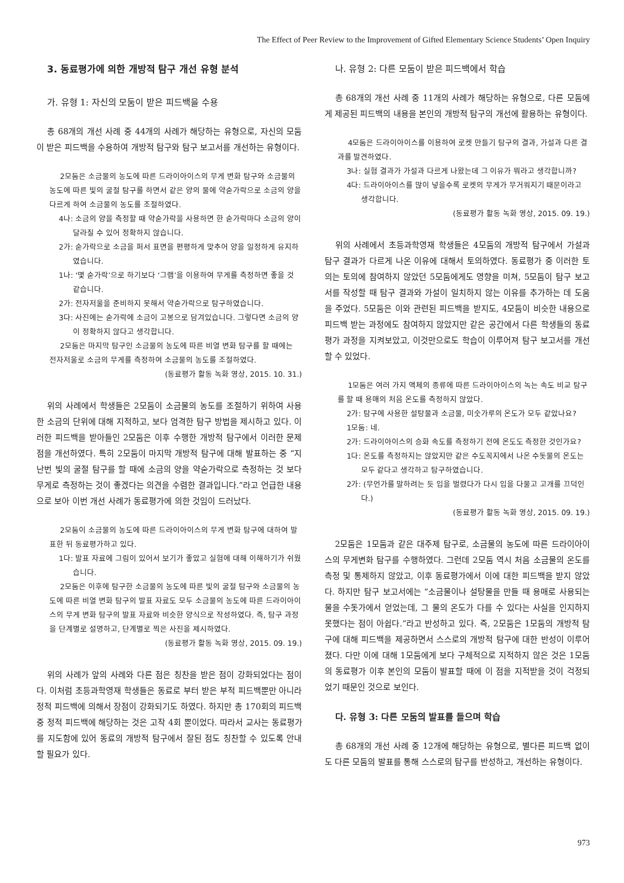The Effect of Peer Review to the Improvement of Gifted Elementary Science Students’ Open Inquiry
3. 동료평가에 의한 개방적 탐구 개선 유형 분석
가. 유형 1: 자신의 모둠이 받은 피드백을 수용
총 68개의 개선 사례 중 44개의 사례가 해당하는 유형으로, 자신의 모둠이 받은 피드백을 수용하여 개방적 탐구와 탐구 보고서를 개선하는 유형이다.
2모둠은 소금물의 농도에 따른 드라이아이스의 무게 변화 탐구와 소금물의 농도에 따른 빛의 굴절 탐구를 하면서 같은 양의 물에 약숟가락으로 소금의 양을 다르게 하여 소금물의 농도를 조절하였다.
4나: 소금의 양을 측정할 때 약숟가락을 사용하면 한 숟가락마다 소금의 양이 달라질 수 있어 정확하지 않습니다.
2가: 숟가락으로 소금을 퍼서 표면을 편평하게 맞추어 양을 일정하게 유지하였습니다.
1나: ‘몇 숟가락’으로 하기보다 ‘그램’을 이용하여 무게를 측정하면 좋을 것 같습니다.
2가: 전자저울을 준비하지 못해서 약숟가락으로 탐구하였습니다.
3다: 사진에는 숟가락에 소금이 고봉으로 담겨있습니다. 그렇다면 소금의 양이 정확하지 않다고 생각합니다.
2모둠은 마지막 탐구인 소금물의 농도에 따른 비열 변화 탐구를 할 때에는 전자저울로 소금의 무게를 측정하여 소금물의 농도를 조절하였다.
(동료평가 활동 녹화 영상, 2015. 10. 31.)
위의 사례에서 학생들은 2모둠이 소금물의 농도를 조절하기 위하여 사용한 소금의 단위에 대해 지적하고, 보다 엄격한 탐구 방법을 제시하고 있다. 이러한 피드백을 받아들인 2모둠은 이후 수행한 개방적 탐구에서 이러한 문제점을 개선하였다. 특히 2모둠이 마지막 개방적 탐구에 대해 발표하는 중 “지난번 빛의 굴절 탐구를 할 때에 소금의 양을 약숟가락으로 측정하는 것 보다 무게로 측정하는 것이 좋겠다는 의견을 수렴한 결과입니다.”라고 언급한 내용으로 보아 이번 개선 사례가 동료평가에 의한 것임이 드러났다.
2모둠이 소금물의 농도에 따른 드라이아이스의 무게 변화 탐구에 대하여 발표한 뒤 동료평가하고 있다.
1다: 발표 자료에 그림이 있어서 보기가 좋았고 실험에 대해 이해하기가 쉬웠습니다.
2모둠은 이후에 탐구한 소금물의 농도에 따른 빛의 굴절 탐구와 소금물의 농도에 따른 비열 변화 탐구의 발표 자료도 모두 소금물의 농도에 따른 드라이아이스의 무게 변화 탐구의 발표 자료와 비슷한 양식으로 작성하였다. 즉, 탐구 과정을 단계별로 설명하고, 단계별로 찍은 사진을 제시하였다.
(동료평가 활동 녹화 영상, 2015. 09. 19.)
위의 사례가 앞의 사례와 다른 점은 칭찬을 받은 점이 강화되었다는 점이다. 이처럼 초등과학영재 학생들은 동료로 부터 받은 부적 피드백뿐만 아니라 정적 피드백에 의해서 장점이 강화되기도 하였다. 하지만 총 170회의 피드백 중 정적 피드백에 해당하는 것은 고작 4회 뿐이었다. 따라서 교사는 동료평가를 지도함에 있어 동료의 개방적 탐구에서 잘된 점도 칭찬할 수 있도록 안내할 필요가 있다.
나. 유형 2: 다른 모둠이 받은 피드백에서 학습
총 68개의 개선 사례 중 11개의 사례가 해당하는 유형으로, 다른 모둠에게 제공된 피드백의 내용을 본인의 개방적 탐구의 개선에 활용하는 유형이다.
4모둠은 드라이아이스를 이용하여 로켓 만들기 탐구의 결과, 가설과 다른 결과를 발견하였다.
3나: 실험 결과가 가설과 다르게 나왔는데 그 이유가 뭐라고 생각합니까?
4다: 드라이아이스를 많이 넣을수록 로켓의 무게가 무거워지기 때문이라고 생각합니다.
(동료평가 활동 녹화 영상, 2015. 09. 19.)
위의 사례에서 초등과학영재 학생들은 4모둠의 개방적 탐구에서 가설과 탐구 결과가 다르게 나온 이유에 대해서 토의하였다. 동료평가 중 이러한 토의는 토의에 참여하지 않았던 5모둠에게도 영향을 미쳐, 5모둠이 탐구 보고서를 작성할 때 탐구 결과와 가설이 일치하지 않는 이유를 추가하는 데 도움을 주었다. 5모둠은 이와 관련된 피드백을 받지도, 4모둠이 비슷한 내용으로 피드백 받는 과정에도 참여하지 않았지만 같은 공간에서 다른 학생들의 동료평가 과정을 지켜보았고, 이것만으로도 학습이 이루어져 탐구 보고서를 개선할 수 있었다.
1모둠은 여러 가지 액체의 종류에 따른 드라이아이스의 녹는 속도 비교 탐구를 할 때 용매의 처음 온도를 측정하지 않았다.
2가: 탐구에 사용한 설탕물과 소금물, 미숫가루의 온도가 모두 같았나요?
1모둠: 네.
2가: 드라이아이스의 승화 속도를 측정하기 전에 온도도 측정한 것인가요?
1다: 온도를 측정하지는 않았지만 같은 수도꼭지에서 나온 수돗물의 온도는 모두 같다고 생각하고 탐구하였습니다.
2가: (무언가를 말하려는 듯 입을 벌렸다가 다시 입을 다물고 고개를 끄덕인다.)
(동료평가 활동 녹화 영상, 2015. 09. 19.)
2모둠은 1모둠과 같은 대주제 탐구로, 소금물의 농도에 따른 드라이아이스의 무게변화 탐구를 수행하였다. 그런데 2모둠 역시 처음 소금물의 온도를 측정 및 통제하지 않았고, 이후 동료평가에서 이에 대한 피드백을 받지 않았다. 하지만 탐구 보고서에는 “소금물이나 설탕물을 만들 때 용매로 사용되는 물을 수돗가에서 얻었는데, 그 물의 온도가 다를 수 있다는 사실을 인지하지 못했다는 점이 아쉽다.”라고 반성하고 있다. 즉, 2모둠은 1모둠의 개방적 탐구에 대해 피드백을 제공하면서 스스로의 개방적 탐구에 대한 반성이 이루어졌다. 다만 이에 대해 1모둠에게 보다 구체적으로 지적하지 않은 것은 1모둠의 동료평가 이후 본인의 모둠이 발표할 때에 이 점을 지적받을 것이 걱정되었기 때문인 것으로 보인다.
다. 유형 3: 다른 모둠의 발표를 들으며 학습
총 68개의 개선 사례 중 12개에 해당하는 유형으로, 별다른 피드백 없이도 다른 모둠의 발표를 통해 스스로의 탐구를 반성하고, 개선하는 유형이다.
973